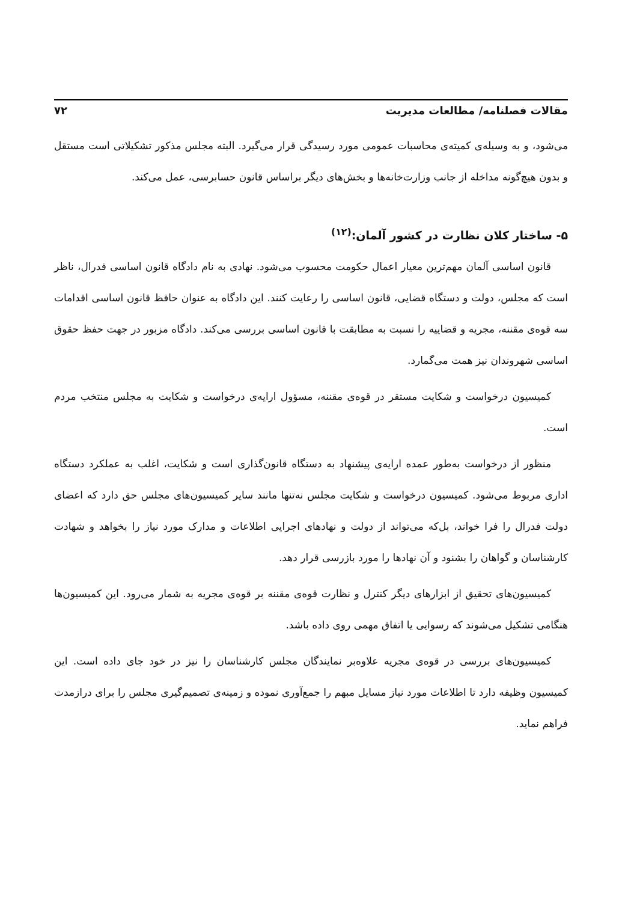مقالات فصلنامه/ مطالعات مدیریت ۷۲
می‌شود، و به وسیله‌ی کمیته‌ی محاسبات عمومی مورد رسیدگی قرار می‌گیرد. البته مجلس مذکور تشکیلاتی است مستقل و بدون هیچ‌گونه مداخله از جانب وزارت‌خانه‌ها و بخش‌های دیگر براساس قانون حسابرسی، عمل می‌کند.
۵- ساختار کلان نظارت در کشور آلمان:<sup>(۱۲)</sup>
قانون اساسی آلمان مهم‌ترین معیار اعمال حکومت محسوب می‌شود. نهادی به نام دادگاه قانون اساسی فدرال، ناظر است که مجلس، دولت و دستگاه قضایی، قانون اساسی را رعایت کنند. این دادگاه به عنوان حافظ قانون اساسی اقدامات سه قوه‌ی مقننه، مجریه و قضاییه را نسبت به مطابقت با قانون اساسی بررسی می‌کند. دادگاه مزبور در جهت حفظ حقوق اساسی شهروندان نیز همت می‌گمارد.
کمیسیون درخواست و شکایت مستقر در قوه‌ی مقننه، مسؤول ارایه‌ی درخواست و شکایت به مجلس منتخب مردم است.
منظور از درخواست به‌طور عمده ارایه‌ی پیشنهاد به دستگاه قانون‌گذاری است و شکایت، اغلب به عملکرد دستگاه اداری مربوط می‌شود. کمیسیون درخواست و شکایت مجلس نه‌تنها مانند سایر کمیسیون‌های مجلس حق دارد که اعضای دولت فدرال را فرا خواند، بل‌که می‌تواند از دولت و نهادهای اجرایی اطلاعات و مدارک مورد نیاز را بخواهد و شهادت کارشناسان و گواهان را بشنود و آن نهادها را مورد بازرسی قرار دهد.
کمیسیون‌های تحقیق از ابزارهای دیگر کنترل و نظارت قوه‌ی مقننه بر قوه‌ی مجریه به شمار می‌رود. این کمیسیون‌ها هنگامی تشکیل می‌شوند که رسوایی یا اتفاق مهمی روی داده باشد.
کمیسیون‌های بررسی در قوه‌ی مجریه علاوه‌بر نمایندگان مجلس کارشناسان را نیز در خود جای داده است. این کمیسیون وظیفه دارد تا اطلاعات مورد نیاز مسایل مبهم را جمع‌آوری نموده و زمینه‌ی تصمیم‌گیری مجلس را برای درازمدت فراهم نماید.